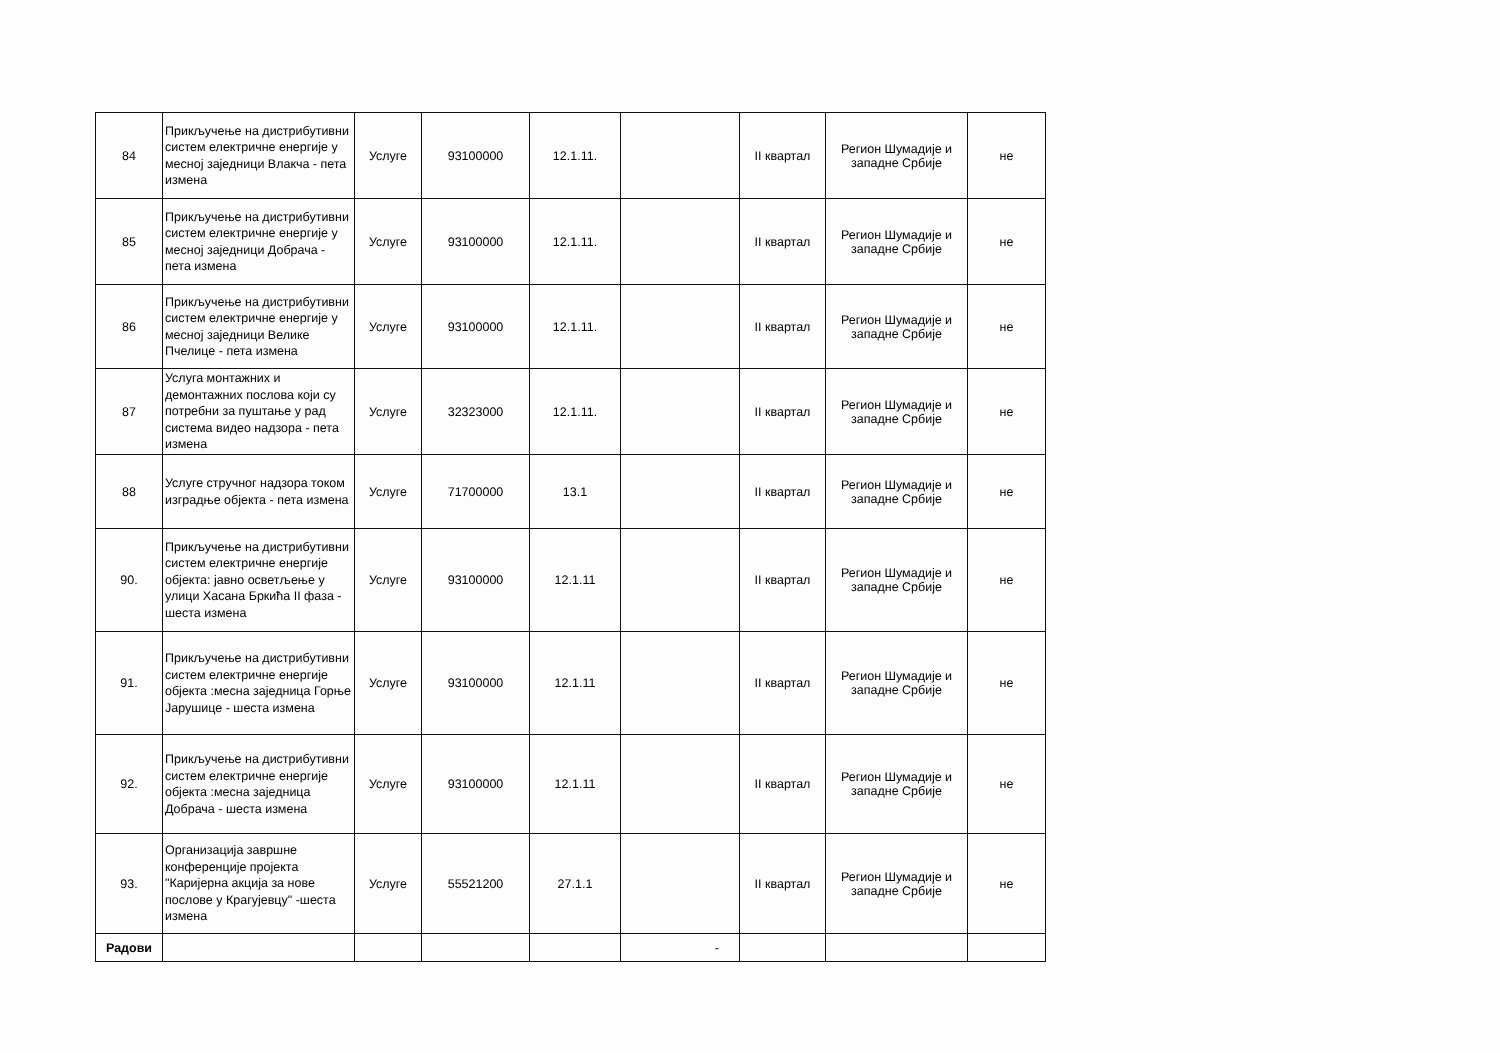| 84 | Прикључење на дистрибутивни систем електричне енергије у месној заједници Влакча - пета измена | Услуге | 93100000 | 12.1.11. | | II квартал | Регион Шумадије и западне Србије | не |
| 85 | Прикључење на дистрибутивни систем електричне енергије у месној заједници Добрача - пета измена | Услуге | 93100000 | 12.1.11. | | II квартал | Регион Шумадије и западне Србије | не |
| 86 | Прикључење на дистрибутивни систем електричне енергије у месној заједници Велике Пчелице - пета измена | Услуге | 93100000 | 12.1.11. | | II квартал | Регион Шумадије и западне Србије | не |
| 87 | Услуга монтажних и демонтажних послова који су потребни за пуштање у рад система видео надзора - пета измена | Услуге | 32323000 | 12.1.11. | | II квартал | Регион Шумадије и западне Србије | не |
| 88 | Услуге стручног надзора током изградње објекта - пета измена | Услуге | 71700000 | 13.1 | | II квартал | Регион Шумадије и западне Србије | не |
| 90. | Прикључење на дистрибутивни систем електричне енергије објекта: јавно осветљење у улици Хасана Бркића II фаза - шеста измена | Услуге | 93100000 | 12.1.11 | | II квартал | Регион Шумадије и западне Србије | не |
| 91. | Прикључење на дистрибутивни систем електричне енергије објекта :месна заједница Горње Јарушице - шеста измена | Услуге | 93100000 | 12.1.11 | | II квартал | Регион Шумадије и западне Србије | не |
| 92. | Прикључење на дистрибутивни систем електричне енергије објекта :месна заједница Добрача - шеста измена | Услуге | 93100000 | 12.1.11 | | II квартал | Регион Шумадије и западне Србије | не |
| 93. | Организација завршне конференције пројекта "Каријерна акција за нове послове у Крагујевцу" -шеста измена | Услуге | 55521200 | 27.1.1 | | II квартал | Регион Шумадије и западне Србије | не |
| Радови | | | | | - | | | |